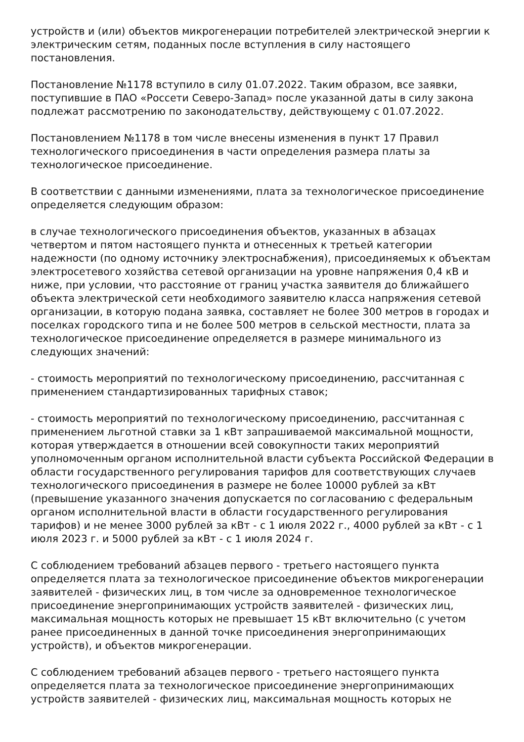устройств и (или) объектов микрогенерации потребителей электрической энергии к электрическим сетям, поданных после вступления в силу настоящего постановления.
Постановление №1178 вступило в силу 01.07.2022. Таким образом, все заявки, поступившие в ПАО «Россети Северо-Запад» после указанной даты в силу закона подлежат рассмотрению по законодательству, действующему с 01.07.2022.
Постановлением №1178 в том числе внесены изменения в пункт 17 Правил технологического присоединения в части определения размера платы за технологическое присоединение.
В соответствии с данными изменениями, плата за технологическое присоединение определяется следующим образом:
в случае технологического присоединения объектов, указанных в абзацах четвертом и пятом настоящего пункта и отнесенных к третьей категории надежности (по одному источнику электроснабжения), присоединяемых к объектам электросетевого хозяйства сетевой организации на уровне напряжения 0,4 кВ и ниже, при условии, что расстояние от границ участка заявителя до ближайшего объекта электрической сети необходимого заявителю класса напряжения сетевой организации, в которую подана заявка, составляет не более 300 метров в городах и поселках городского типа и не более 500 метров в сельской местности, плата за технологическое присоединение определяется в размере минимального из следующих значений:
- стоимость мероприятий по технологическому присоединению, рассчитанная с применением стандартизированных тарифных ставок;
- стоимость мероприятий по технологическому присоединению, рассчитанная с применением льготной ставки за 1 кВт запрашиваемой максимальной мощности, которая утверждается в отношении всей совокупности таких мероприятий уполномоченным органом исполнительной власти субъекта Российской Федерации в области государственного регулирования тарифов для соответствующих случаев технологического присоединения в размере не более 10000 рублей за кВт (превышение указанного значения допускается по согласованию с федеральным органом исполнительной власти в области государственного регулирования тарифов) и не менее 3000 рублей за кВт - с 1 июля 2022 г., 4000 рублей за кВт - с 1 июля 2023 г. и 5000 рублей за кВт - с 1 июля 2024 г.
С соблюдением требований абзацев первого - третьего настоящего пункта определяется плата за технологическое присоединение объектов микрогенерации заявителей - физических лиц, в том числе за одновременное технологическое присоединение энергопринимающих устройств заявителей - физических лиц, максимальная мощность которых не превышает 15 кВт включительно (с учетом ранее присоединенных в данной точке присоединения энергопринимающих устройств), и объектов микрогенерации.
С соблюдением требований абзацев первого - третьего настоящего пункта определяется плата за технологическое присоединение энергопринимающих устройств заявителей - физических лиц, максимальная мощность которых не